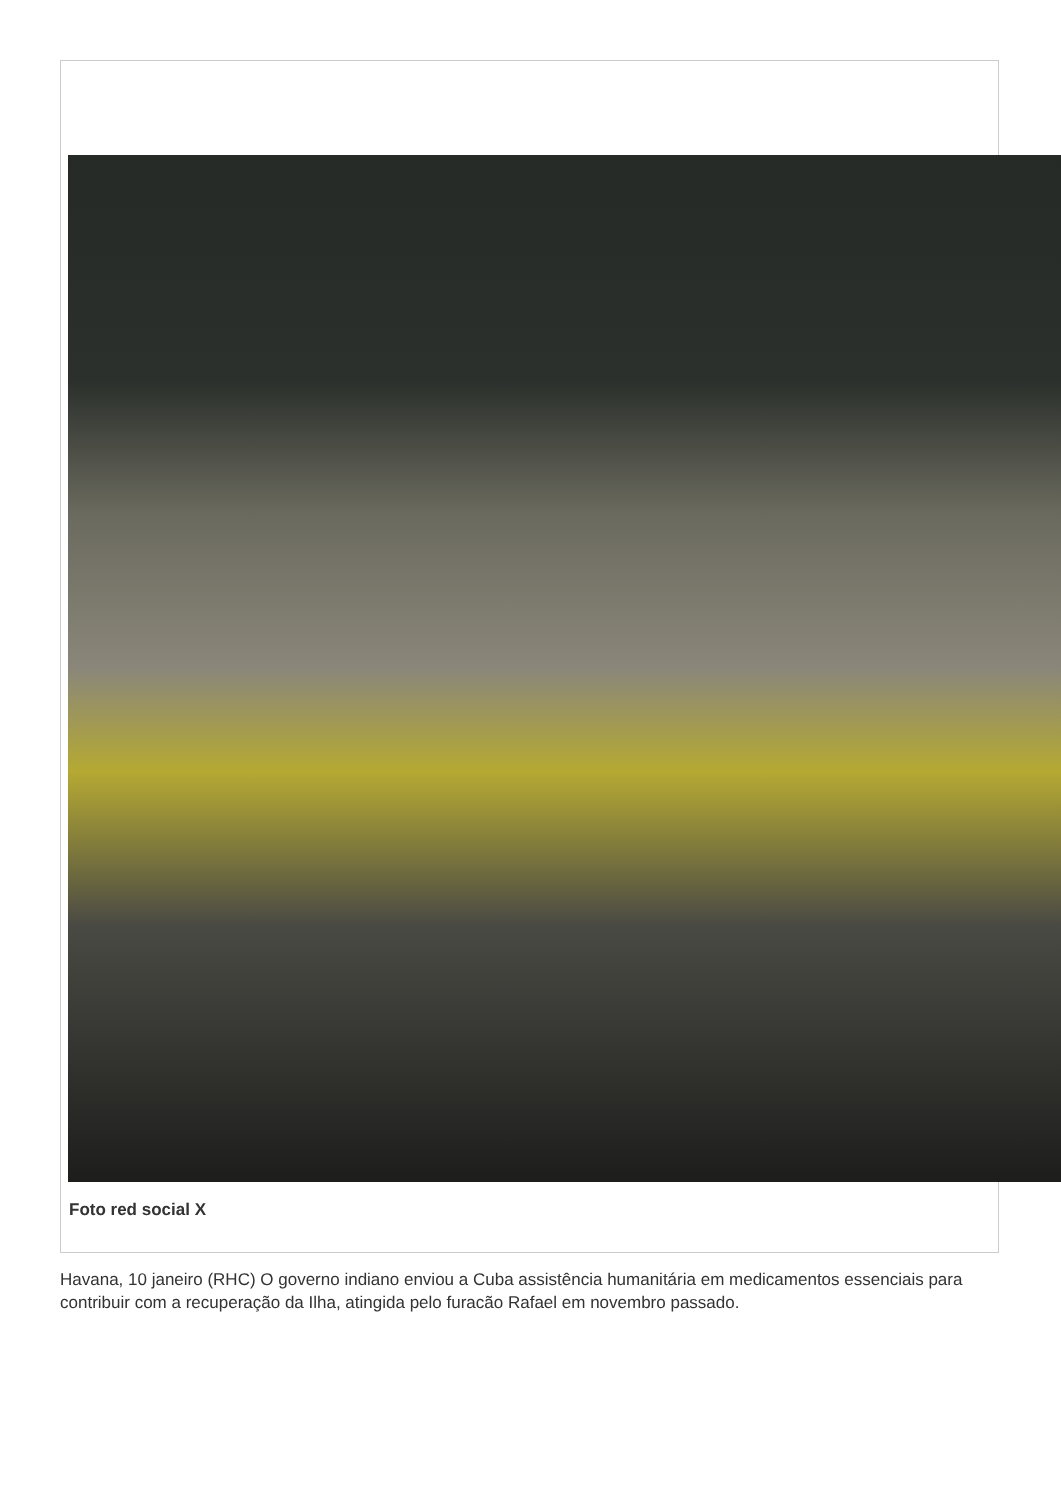Foto red social X
Havana, 10 janeiro (RHC) O governo indiano enviou a Cuba assistência humanitária em medicamentos essenciais para contribuir com a recuperação da Ilha, atingida pelo furacão Rafael em novembro passado.